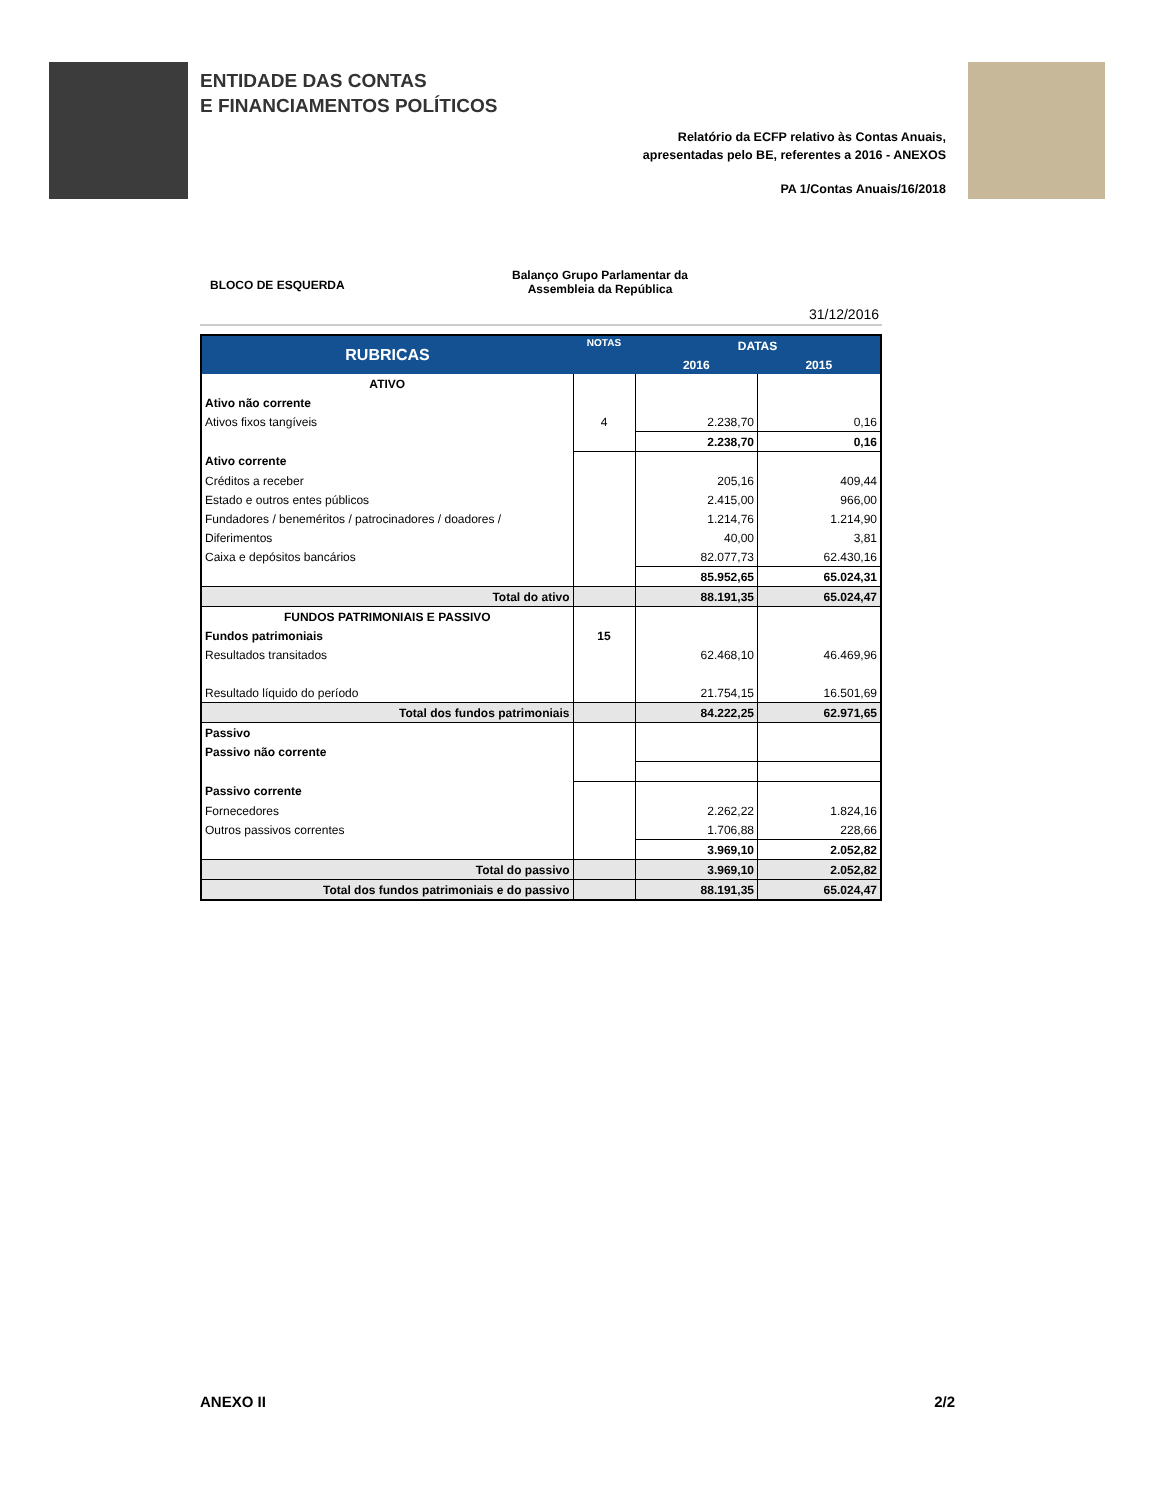ENTIDADE DAS CONTAS
E FINANCIAMENTOS POLÍTICOS
Relatório da ECFP relativo às Contas Anuais,
apresentadas pelo BE, referentes a 2016 - ANEXOS
PA 1/Contas Anuais/16/2018
BLOCO DE ESQUERDA
Balanço Grupo Parlamentar da
Assembleia da República
31/12/2016
| RUBRICAS | NOTAS | DATAS | |
| --- | --- | --- | --- |
| | | 2016 | 2015 |
| ATIVO | | | |
| Ativo não corrente | | | |
| Ativos fixos tangíveis | 4 | 2.238,70 | 0,16 |
| | | 2.238,70 | 0,16 |
| Ativo corrente | | | |
| Créditos a receber | | 205,16 | 409,44 |
| Estado e outros entes públicos | | 2.415,00 | 966,00 |
| Fundadores / beneméritos / patrocinadores / doadores / | | 1.214,76 | 1.214,90 |
| Diferimentos | | 40,00 | 3,81 |
| Caixa e depósitos bancários | | 82.077,73 | 62.430,16 |
| | | 85.952,65 | 65.024,31 |
| Total do ativo | | 88.191,35 | 65.024,47 |
| FUNDOS PATRIMONIAIS E PASSIVO | | | |
| Fundos patrimoniais | 15 | | |
| Resultados transitados | | 62.468,10 | 46.469,96 |
| Resultado líquido do período | | 21.754,15 | 16.501,69 |
| Total dos fundos patrimoniais | | 84.222,25 | 62.971,65 |
| Passivo | | | |
| Passivo não corrente | | | |
| Passivo corrente | | | |
| Fornecedores | | 2.262,22 | 1.824,16 |
| Outros passivos correntes | | 1.706,88 | 228,66 |
| | | 3.969,10 | 2.052,82 |
| Total do passivo | | 3.969,10 | 2.052,82 |
| Total dos fundos patrimoniais e do passivo | | 88.191,35 | 65.024,47 |
ANEXO II 2/2